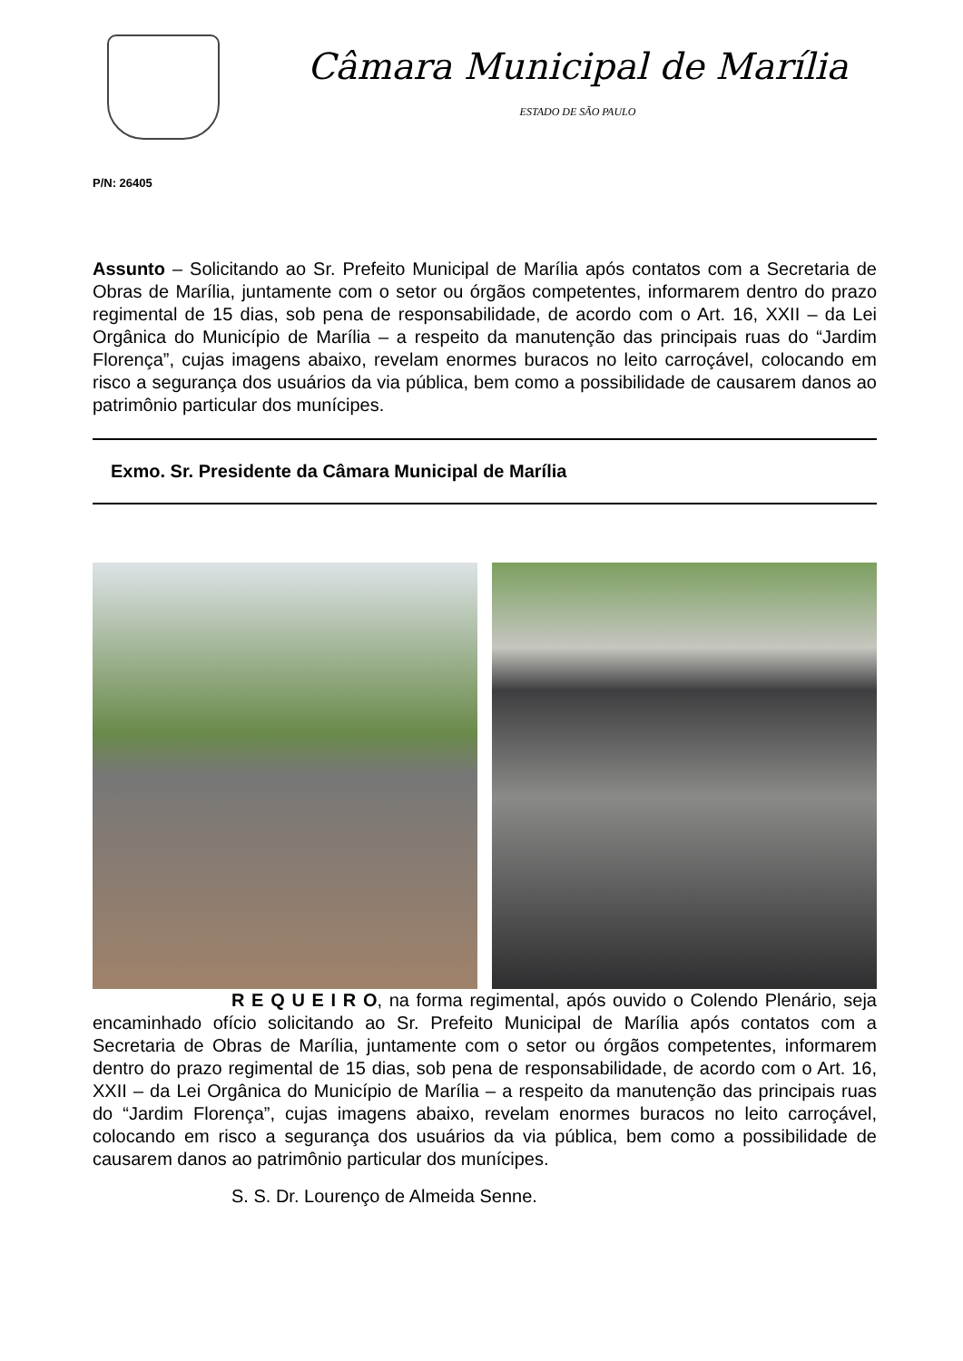Câmara Municipal de Marília
ESTADO DE SÃO PAULO
P/N: 26405
Assunto – Solicitando ao Sr. Prefeito Municipal de Marília após contatos com a Secretaria de Obras de Marília, juntamente com o setor ou órgãos competentes, informarem dentro do prazo regimental de 15 dias, sob pena de responsabilidade, de acordo com o Art. 16, XXII – da Lei Orgânica do Município de Marília – a respeito da manutenção das principais ruas do “Jardim Florença”, cujas imagens abaixo, revelam enormes buracos no leito carroçável, colocando em risco a segurança dos usuários da via pública, bem como a possibilidade de causarem danos ao patrimônio particular dos munícipes.
Exmo. Sr. Presidente da Câmara Municipal de Marília
R E Q U E I R O, na forma regimental, após ouvido o Colendo Plenário, seja encaminhado ofício solicitando ao Sr. Prefeito Municipal de Marília após contatos com a Secretaria de Obras de Marília, juntamente com o setor ou órgãos competentes, informarem dentro do prazo regimental de 15 dias, sob pena de responsabilidade, de acordo com o Art. 16, XXII – da Lei Orgânica do Município de Marília – a respeito da manutenção das principais ruas do “Jardim Florença”, cujas imagens abaixo, revelam enormes buracos no leito carroçável, colocando em risco a segurança dos usuários da via pública, bem como a possibilidade de causarem danos ao patrimônio particular dos munícipes.
S. S. Dr. Lourenço de Almeida Senne.